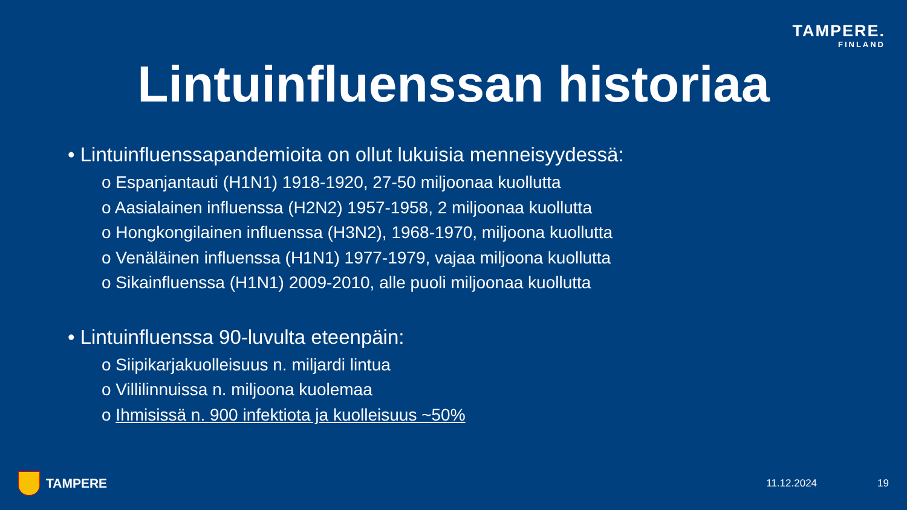TAMPERE.
FINLAND
Lintuinfluenssan historiaa
• Lintuinfluenssapandemioita on ollut lukuisia menneisyydessä:
o Espanjantauti (H1N1) 1918-1920, 27-50 miljoonaa kuollutta
o Aasialainen influenssa (H2N2) 1957-1958, 2 miljoonaa kuollutta
o Hongkongilainen influenssa (H3N2), 1968-1970, miljoona kuollutta
o Venäläinen influenssa (H1N1) 1977-1979, vajaa miljoona kuollutta
o Sikainfluenssa (H1N1) 2009-2010, alle puoli miljoonaa kuollutta
• Lintuinfluenssa 90-luvulta eteenpäin:
o Siipikarjakuolleisuus n. miljardi lintua
o Villilinnuissa n. miljoona kuolemaa
o Ihmisissä n. 900 infektiota ja kuolleisuus ~50%
TAMPERE
11.12.2024 19